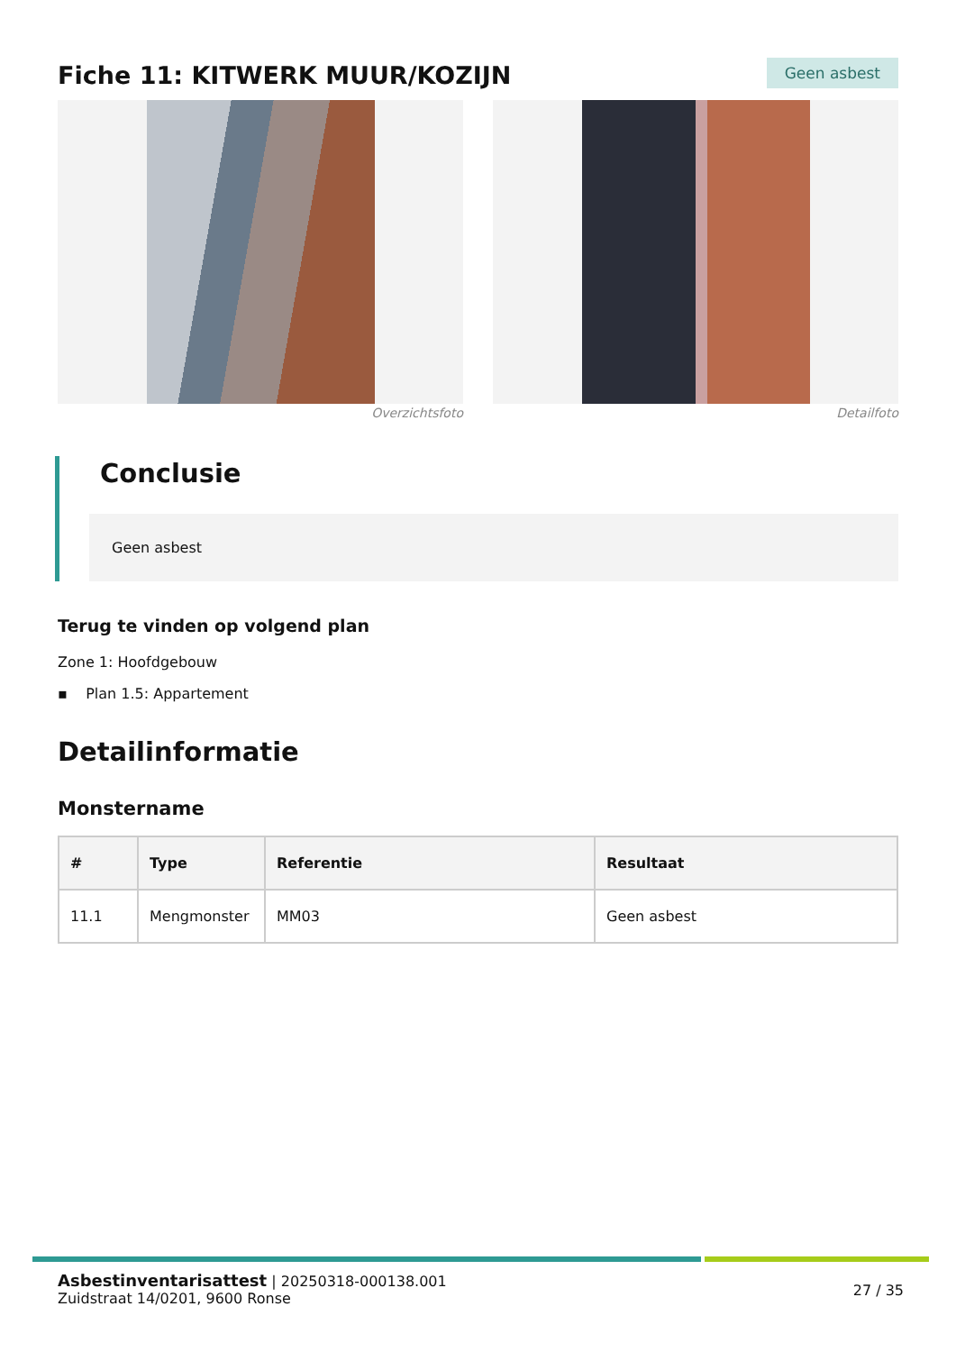Fiche 11: KITWERK MUUR/KOZIJN
Geen asbest
Overzichtsfoto Detailfoto
Conclusie
Geen asbest
Terug te vinden op volgend plan
Zone 1: Hoofdgebouw
▪ Plan 1.5: Appartement
Detailinformatie
Monstername
| # | Type | Referentie | Resultaat |
| --- | --- | --- | --- |
| 11.1 | Mengmonster | MM03 | Geen asbest |
Asbestinventarisattest | 20250318-000138.001
Zuidstraat 14/0201, 9600 Ronse
27 / 35